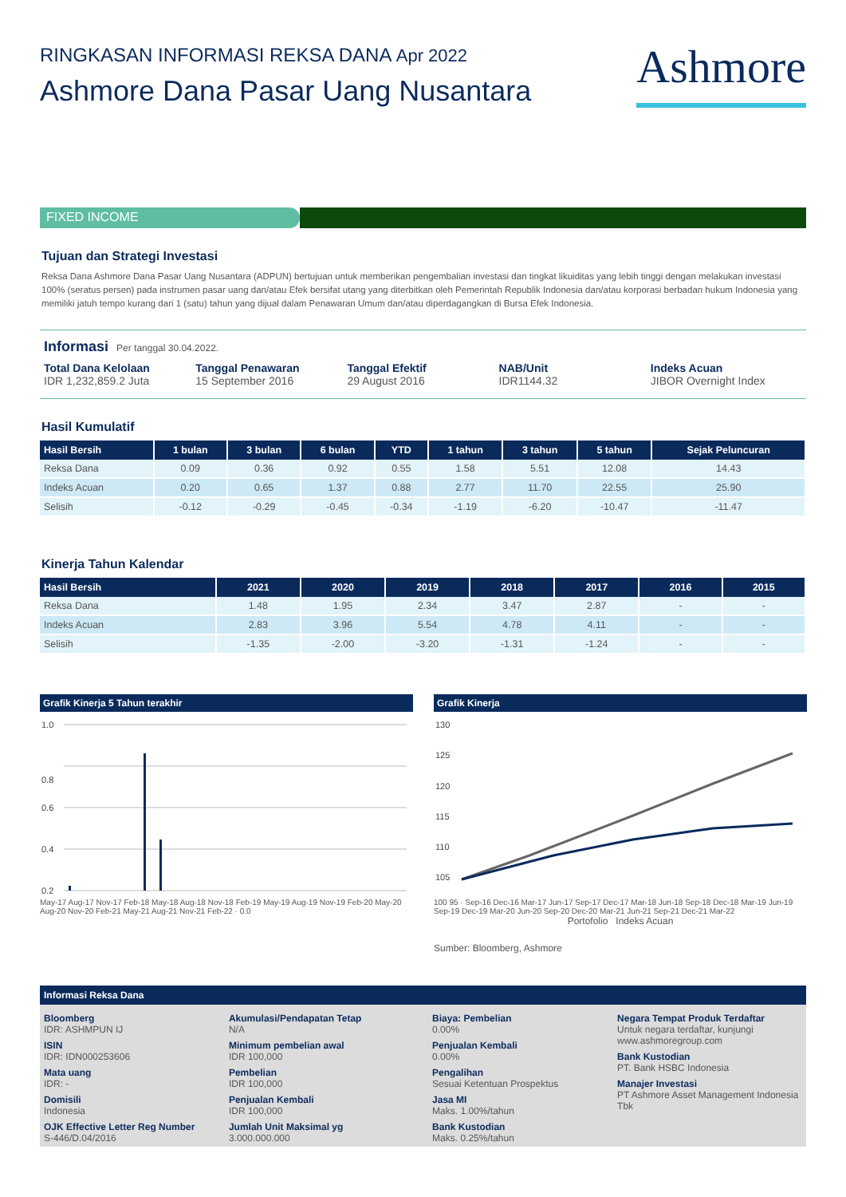RINGKASAN INFORMASI REKSA DANA Apr 2022
Ashmore Dana Pasar Uang Nusantara
Ashmore
FIXED INCOME
Tujuan dan Strategi Investasi
Reksa Dana Ashmore Dana Pasar Uang Nusantara (ADPUN) bertujuan untuk memberikan pengembalian investasi dan tingkat likuiditas yang lebih tinggi dengan melakukan investasi 100% (seratus persen) pada instrumen pasar uang dan/atau Efek bersifat utang yang diterbitkan oleh Pemerintah Republik Indonesia dan/atau korporasi berbadan hukum Indonesia yang memiliki jatuh tempo kurang dari 1 (satu) tahun yang dijual dalam Penawaran Umum dan/atau diperdagangkan di Bursa Efek Indonesia.
Informasi Per tanggal 30.04.2022.
Total Dana Kelolaan
IDR 1,232,859.2 Juta
Tanggal Penawaran
15 September 2016
Tanggal Efektif
29 August 2016
NAB/Unit
IDR1144.32
Indeks Acuan
JIBOR Overnight Index
Hasil Kumulatif
| Hasil Bersih | 1 bulan | 3 bulan | 6 bulan | YTD | 1 tahun | 3 tahun | 5 tahun | Sejak Peluncuran |
| --- | --- | --- | --- | --- | --- | --- | --- | --- |
| Reksa Dana | 0.09 | 0.36 | 0.92 | 0.55 | 1.58 | 5.51 | 12.08 | 14.43 |
| Indeks Acuan | 0.20 | 0.65 | 1.37 | 0.88 | 2.77 | 11.70 | 22.55 | 25.90 |
| Selisih | -0.12 | -0.29 | -0.45 | -0.34 | -1.19 | -6.20 | -10.47 | -11.47 |
Kinerja Tahun Kalendar
| Hasil Bersih | 2021 | 2020 | 2019 | 2018 | 2017 | 2016 | 2015 |
| --- | --- | --- | --- | --- | --- | --- | --- |
| Reksa Dana | 1.48 | 1.95 | 2.34 | 3.47 | 2.87 | - | - |
| Indeks Acuan | 2.83 | 3.96 | 5.54 | 4.78 | 4.11 | - | - |
| Selisih | -1.35 | -2.00 | -3.20 | -1.31 | -1.24 | - | - |
Grafik Kinerja 5 Tahun terakhir
1.0
0.8
0.6
0.4
0.2
May-17 Aug-17 Nov-17 Feb-18 May-18 Aug-18 Nov-18 Feb-19 May-19 Aug-19 Nov-19 Feb-20 May-20 Aug-20 Nov-20 Feb-21 May-21 Aug-21 Nov-21 Feb-22 · 0.0
Grafik Kinerja
130
125
120
115
110
105
100 95 · Sep-16 Dec-16 Mar-17 Jun-17 Sep-17 Dec-17 Mar-18 Jun-18 Sep-18 Dec-18 Mar-19 Jun-19 Sep-19 Dec-19 Mar-20 Jun-20 Sep-20 Dec-20 Mar-21 Jun-21 Sep-21 Dec-21 Mar-22
Portofolio Indeks Acuan
Sumber: Bloomberg, Ashmore
Informasi Reksa Dana
Bloomberg
IDR: ASHMPUN IJ
ISIN
IDR: IDN000253606
Mata uang
IDR: -
Domisili
Indonesia
OJK Effective Letter Reg Number
S-446/D.04/2016
Akumulasi/Pendapatan Tetap
N/A
Minimum pembelian awal
IDR 100,000
Pembelian
IDR 100,000
Penjualan Kembali
IDR 100,000
Jumlah Unit Maksimal yg
3.000.000.000
Biaya: Pembelian
0.00%
Penjualan Kembali
0.00%
Pengalihan
Sesuai Ketentuan Prospektus
Jasa MI
Maks. 1.00%/tahun
Bank Kustodian
Maks. 0.25%/tahun
Negara Tempat Produk Terdaftar
Untuk negara terdaftar, kunjungi www.ashmoregroup.com
Bank Kustodian
PT. Bank HSBC Indonesia
Manajer Investasi
PT Ashmore Asset Management Indonesia Tbk